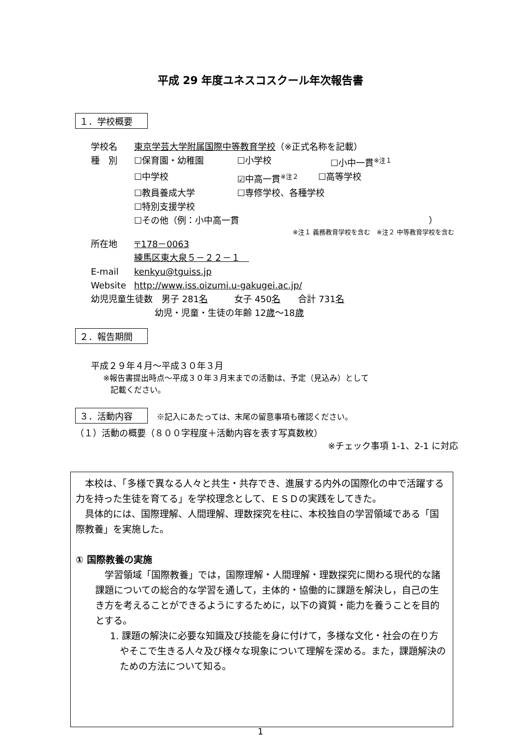平成 29 年度ユネスコスクール年次報告書
１．学校概要
学校名 東京学芸大学附属国際中等教育学校（※正式名称を記載）
種　別 ☐保育園・幼稚園 ☐小学校 ☐小中一貫<sup>※注１</sup>
☐中学校 ☑中高一貫<sup>※注２</sup> ☐高等学校
☐教員養成大学 ☐専修学校、各種学校
☐特別支援学校
☐その他（例：小中高一貫 ）
※注１ 義務教育学校を含む　※注２ 中等教育学校を含む
所在地 〒178－0063
練馬区東大泉５－２２－１　
E-mail kenkyu@tguiss.jp
Website http://www.iss.oizumi.u-gakugei.ac.jp/
幼児児童生徒数　男子 281 名　　　女子 450 名　　合計 731 名
幼児・児童・生徒の年齢 12 歳 ～18 歳
２．報告期間
平成２９年４月～平成３０年３月
※報告書提出時点～平成３０年３月末までの活動は、予定（見込み）として
記載ください。
３．活動内容　※記入にあたっては、末尾の留意事項も確認ください。
（１）活動の概要（８００字程度＋活動内容を表す写真数枚）
※チェック事項 1-1、2-1 に対応
　本校は、「多様で異なる人々と共生・共存でき、進展する内外の国際化の中で活躍する力を持った生徒を育てる」を学校理念として、ＥＳＤの実践をしてきた。
　具体的には、国際理解、人間理解、理数探究を柱に、本校独自の学習領域である「国際教養」を実施した。
① 国際教養の実施
　学習領域「国際教養」では，国際理解・人間理解・理数探究に関わる現代的な諸課題についての総合的な学習を通して，主体的・協働的に課題を解決し，自己の生き方を考えることができるようにするために，以下の資質・能力を養うことを目的とする。
1. 課題の解決に必要な知識及び技能を身に付けて，多様な文化・社会の在り方やそこで生きる人々及び様々な現象について理解を深める。また，課題解決のための方法について知る。
1